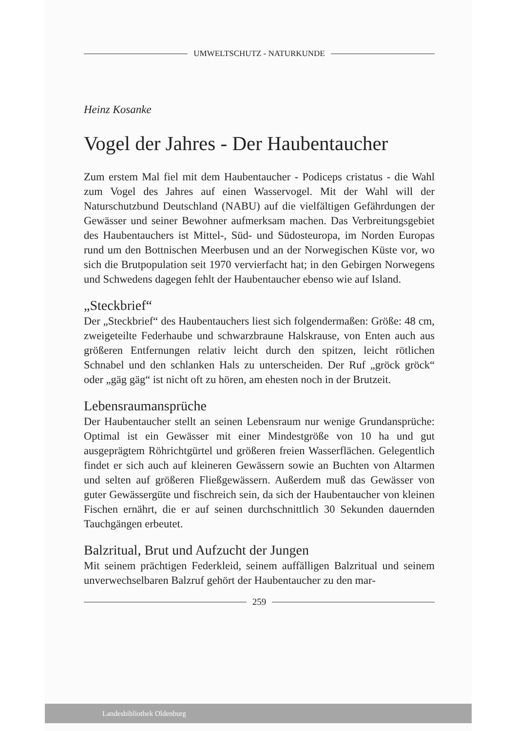UMWELTSCHUTZ - NATURKUNDE
Heinz Kosanke
Vogel der Jahres - Der Haubentaucher
Zum erstem Mal fiel mit dem Haubentaucher - Podiceps cristatus - die Wahl zum Vogel des Jahres auf einen Wasservogel. Mit der Wahl will der Naturschutzbund Deutschland (NABU) auf die vielfältigen Gefährdungen der Gewässer und seiner Bewohner aufmerksam machen. Das Verbreitungsgebiet des Haubentauchers ist Mittel-, Süd- und Südosteuropa, im Norden Europas rund um den Bottnischen Meerbusen und an der Norwegischen Küste vor, wo sich die Brutpopulation seit 1970 vervierfacht hat; in den Gebirgen Norwegens und Schwedens dagegen fehlt der Haubentaucher ebenso wie auf Island.
„Steckbrief“
Der „Steckbrief“ des Haubentauchers liest sich folgendermaßen: Größe: 48 cm, zweigeteilte Federhaube und schwarzbraune Halskrause, von Enten auch aus größeren Entfernungen relativ leicht durch den spitzen, leicht rötlichen Schnabel und den schlanken Hals zu unterscheiden. Der Ruf „gröck gröck“ oder „gäg gäg“ ist nicht oft zu hören, am ehesten noch in der Brutzeit.
Lebensraumansprüche
Der Haubentaucher stellt an seinen Lebensraum nur wenige Grundansprüche: Optimal ist ein Gewässer mit einer Mindestgröße von 10 ha und gut ausgeprägtem Röhrichtgürtel und größeren freien Wasserflächen. Gelegentlich findet er sich auch auf kleineren Gewässern sowie an Buchten von Altarmen und selten auf größeren Fließgewässern. Außerdem muß das Gewässer von guter Gewässergüte und fischreich sein, da sich der Haubentaucher von kleinen Fischen ernährt, die er auf seinen durchschnittlich 30 Sekunden dauernden Tauchgängen erbeutet.
Balzritual, Brut und Aufzucht der Jungen
Mit seinem prächtigen Federkleid, seinem auffälligen Balzritual und seinem unverwechselbaren Balzruf gehört der Haubentaucher zu den mar-
259
Landesbibliothek Oldenburg